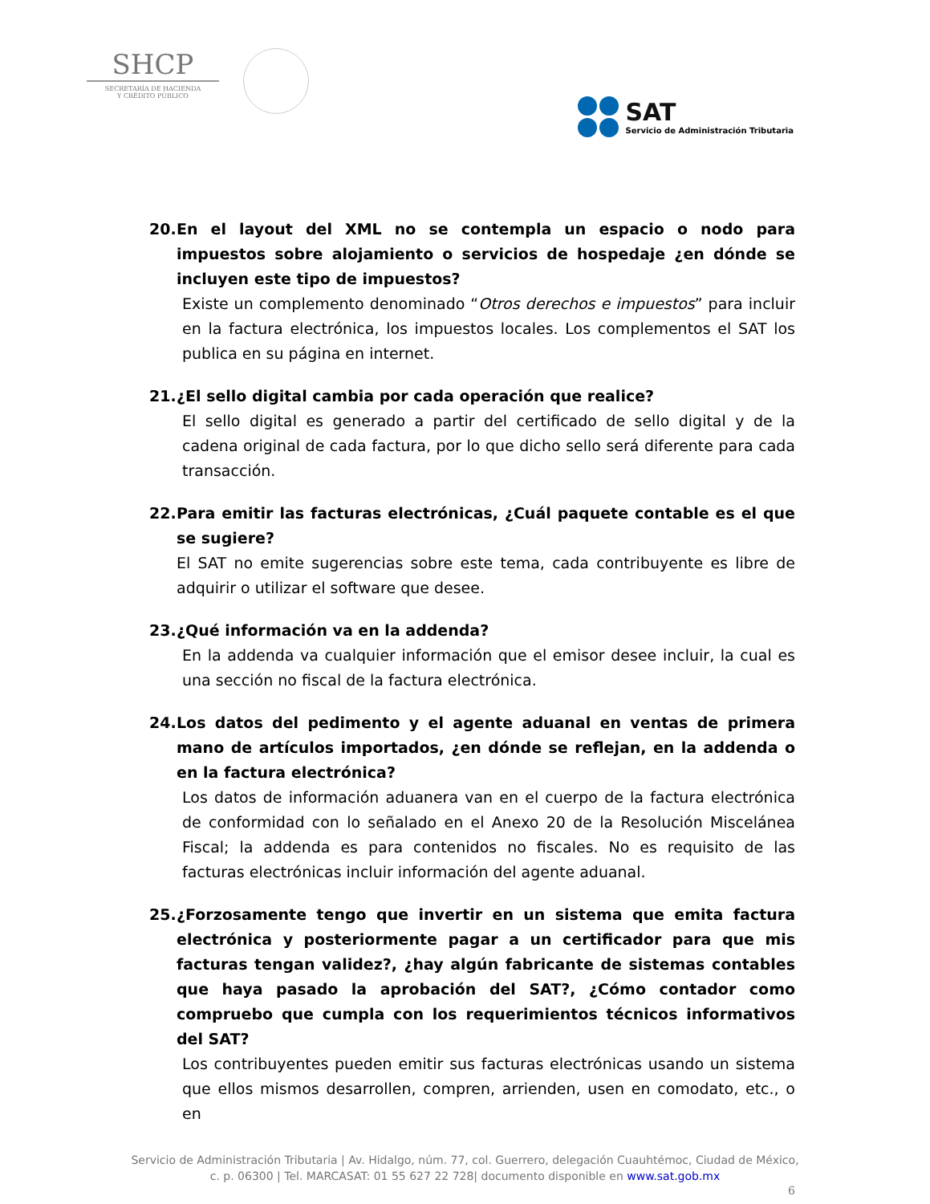SHCP
SECRETARÍA DE HACIENDA
Y CRÉDITO PÚBLICO
SAT
Servicio de Administración Tributaria
20. En el layout del XML no se contempla un espacio o nodo para impuestos sobre alojamiento o servicios de hospedaje ¿en dónde se incluyen este tipo de impuestos?
Existe un complemento denominado “Otros derechos e impuestos” para incluir en la factura electrónica, los impuestos locales. Los complementos el SAT los publica en su página en internet.
21. ¿El sello digital cambia por cada operación que realice?
El sello digital es generado a partir del certificado de sello digital y de la cadena original de cada factura, por lo que dicho sello será diferente para cada transacción.
22. Para emitir las facturas electrónicas, ¿Cuál paquete contable es el que se sugiere?
El SAT no emite sugerencias sobre este tema, cada contribuyente es libre de adquirir o utilizar el software que desee.
23. ¿Qué información va en la addenda?
En la addenda va cualquier información que el emisor desee incluir, la cual es una sección no fiscal de la factura electrónica.
24. Los datos del pedimento y el agente aduanal en ventas de primera mano de artículos importados, ¿en dónde se reflejan, en la addenda o en la factura electrónica?
Los datos de información aduanera van en el cuerpo de la factura electrónica de conformidad con lo señalado en el Anexo 20 de la Resolución Miscelánea Fiscal; la addenda es para contenidos no fiscales. No es requisito de las facturas electrónicas incluir información del agente aduanal.
25. ¿Forzosamente tengo que invertir en un sistema que emita factura electrónica y posteriormente pagar a un certificador para que mis facturas tengan validez?, ¿hay algún fabricante de sistemas contables que haya pasado la aprobación del SAT?, ¿Cómo contador como compruebo que cumpla con los requerimientos técnicos informativos del SAT?
Los contribuyentes pueden emitir sus facturas electrónicas usando un sistema que ellos mismos desarrollen, compren, arrienden, usen en comodato, etc., o en
Servicio de Administración Tributaria | Av. Hidalgo, núm. 77, col. Guerrero, delegación Cuauhtémoc, Ciudad de México,
c. p. 06300 | Tel. MARCASAT: 01 55 627 22 728| documento disponible en www.sat.gob.mx
6